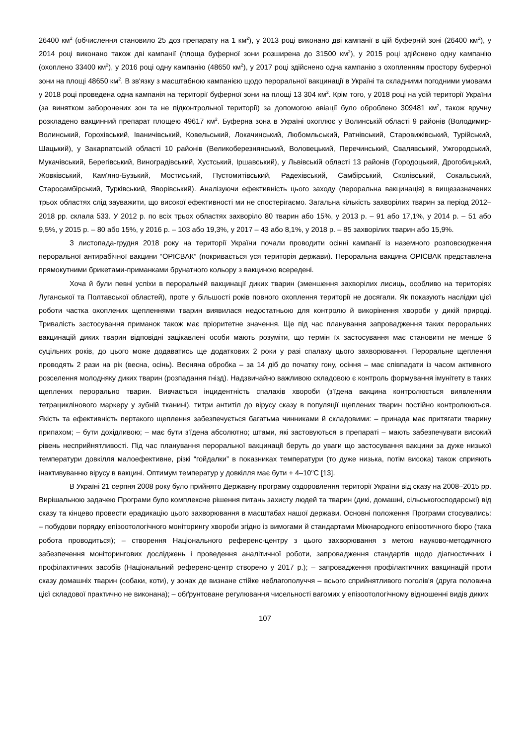26400 км<sup>2</sup> (обчислення становило 25 доз препарату на 1 км<sup>2</sup>), у 2013 році виконано дві кампанії в цій буферній зоні (26400 км<sup>2</sup>), у 2014 році виконано також дві кампанії (площа буферної зони розширена до 31500 км<sup>2</sup>), у 2015 році здійснено одну кампанію (охоплено 33400 км<sup>2</sup>), у 2016 році одну кампанію (48650 км<sup>2</sup>), у 2017 році здійснено одна кампанію з охопленням простору буферної зони на площі 48650 км<sup>2</sup>. В зв'язку з масштабною кампанією щодо пероральної вакцинації в Україні та складними погодними умовами у 2018 році проведена одна кампанія на території буферної зони на площі 13 304 км<sup>2</sup>. Крім того, у 2018 році на усій території України (за винятком заборонених зон та не підконтрольної території) за допомогою авіації було оброблено 309481 км<sup>2</sup>, також вручну розкладено вакцинний препарат площею 49617 км<sup>2</sup>. Буферна зона в Україні охоплює у Волинській області 9 районів (Володимир-Волинський, Горохівський, Іваничівський, Ковельський, Локачинський, Любомльський, Ратнівський, Старовижівський, Турійський, Шацький), у Закарпатській області 10 районів (Великоберезнянський, Воловецький, Перечинський, Свалявський, Ужгородський, Мукачівський, Берегівський, Виноградівський, Хустський, Іршавський), у Львівській області 13 районів (Городоцький, Дрогобицький, Жовківський, Кам'яно-Бузький, Мостиський, Пустомитівський, Радехівський, Самбірський, Сколівський, Сокальський, Старосамбірський, Турківський, Яворівський). Аналізуючи ефективність цього заходу (пероральна вакцинація) в вищезазначених трьох областях слід зауважити, що високої ефективності ми не спостерігаємо. Загальна кількість захворілих тварин за період 2012–2018 рр. склала 533. У 2012 р. по всіх трьох областях захворіло 80 тварин або 15%, у 2013 р. – 91 або 17,1%, у 2014 р. – 51 або 9,5%, у 2015 р. – 80 або 15%, у 2016 р. – 103 або 19,3%, у 2017 – 43 або 8,1%, у 2018 р. – 85 захворілих тварин або 15,9%.
З листопада-грудня 2018 року на території України почали проводити осінні кампанії із наземного розповсюдження пероральної антирабічної вакцини “ОРІСВАК” (покривається уся територія держави). Пероральна вакцина ОРІСВАК представлена прямокутними брикетами-приманками брунатного кольору з вакциною всередені.
Хоча й були певні успіхи в пероральній вакцинації диких тварин (зменшення захворілих лисиць, особливо на територіях Луганської та Полтавської областей), проте у більшості років повного охоплення території не досягали. Як показують наслідки цієї роботи частка охоплених щепленнями тварин виявилася недостатньою для контролю й викорінення хвороби у дикій природі. Тривалість застосування приманок також має пріоритетне значення. Ще під час планування запровадження таких пероральних вакцинацій диких тварин відповідні зацікавлені особи мають розуміти, що термін їх застосування має становити не менше 6 суцільних років, до цього може додаватись ще додаткових 2 роки у разі спалаху цього захворювання. Пероральне щеплення проводять 2 рази на рік (весна, осінь). Весняна обробка – за 14 діб до початку гону, осіння – має співпадати із часом активного розселення молодняку диких тварин (розпадання гнізд). Надзвичайно важливою складовою є контроль формування імунітету в таких щеплених перорально тварин. Вивчається інцидентність спалахів хвороби (з'їдена вакцина контролюється виявленням тетрациклінового маркеру у зубній тканині), титри антитіл до вірусу сказу в популяції щеплених тварин постійно контролюються. Якість та ефективність пертакого щеплення забезпечується багатьма чинниками й складовими: – принада має притягати тварину припахом; – бути дохідливою; – має бути з'їдена абсолютно; штами, які застовуються в препараті – мають забезпечувати високий рівень несприйнятливості. Під час планування пероральної вакцинації беруть до уваги що застосування вакцини за дуже низької температури довкілля малоефективне, різкі “гойдалки” в показниках температури (то дуже низька, потім висока) також сприяють інактивуванню вірусу в вакцині. Оптимум температур у довкілля має бути + 4–10<sup>o</sup>С [13].
В Україні 21 серпня 2008 року було прийнято Державну програму оздоровлення території України від сказу на 2008–2015 рр. Вирішальною задачею Програми було комплексне рішення питань захисту людей та тварин (дикі, домашні, сільськогосподарські) від сказу та кінцево провести ерадикацію цього захворювання в масштабах нашої держави. Основні положення Програми стосувались: – побудови порядку епізоотологічного моніторингу хвороби згідно із вимогами й стандартами Міжнародного епізоотичного бюро (така робота проводиться); – створення Національного референс-центру з цього захворювання з метою науково-методичного забезпечення моніторингових досліджень і проведення аналітичної роботи, запровадження стандартів щодо діагностичних і профілактичних засобів (Національний референс-центр створено у 2017 р.); – запровадження профілактичних вакцинацій проти сказу домашніх тварин (собаки, коти), у зонах де визнане стійке неблагополуччя – всього сприйнятливого поголів'я (друга половина цієї складової практично не виконана); – обґрунтоване регулювання чисельності вагомих у епізоотологічному відношенні видів диких
107